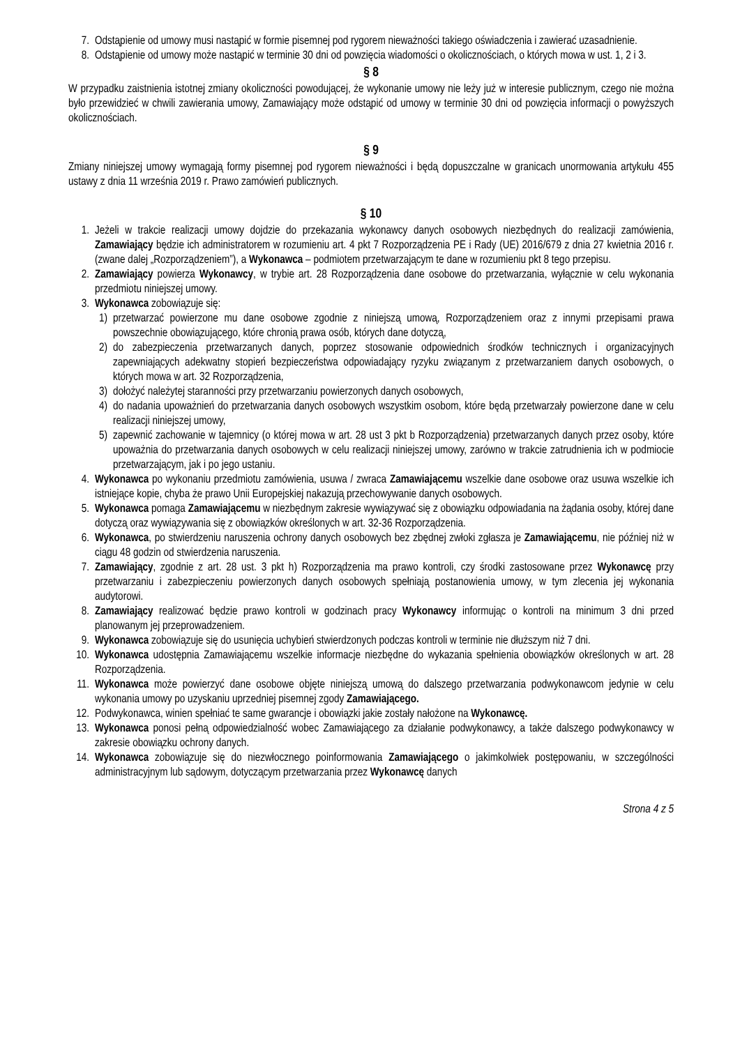7. Odstąpienie od umowy musi nastąpić w formie pisemnej pod rygorem nieważności takiego oświadczenia i zawierać uzasadnienie.
8. Odstąpienie od umowy może nastąpić w terminie 30 dni od powzięcia wiadomości o okolicznościach, o których mowa w ust. 1, 2 i 3.
§ 8
W przypadku zaistnienia istotnej zmiany okoliczności powodującej, że wykonanie umowy nie leży już w interesie publicznym, czego nie można było przewidzieć w chwili zawierania umowy, Zamawiający może odstąpić od umowy w terminie 30 dni od powzięcia informacji o powyższych okolicznościach.
§ 9
Zmiany niniejszej umowy wymagają formy pisemnej pod rygorem nieważności i będą dopuszczalne w granicach unormowania artykułu 455 ustawy z dnia 11 września 2019 r. Prawo zamówień publicznych.
§ 10
1. Jeżeli w trakcie realizacji umowy dojdzie do przekazania wykonawcy danych osobowych niezbędnych do realizacji zamówienia, Zamawiający będzie ich administratorem w rozumieniu art. 4 pkt 7 Rozporządzenia PE i Rady (UE) 2016/679 z dnia 27 kwietnia 2016 r. (zwane dalej „Rozporządzeniem”), a Wykonawca – podmiotem przetwarzającym te dane w rozumieniu pkt 8 tego przepisu.
2. Zamawiający powierza Wykonawcy, w trybie art. 28 Rozporządzenia dane osobowe do przetwarzania, wyłącznie w celu wykonania przedmiotu niniejszej umowy.
3. Wykonawca zobowiązuje się:
1) przetwarzać powierzone mu dane osobowe zgodnie z niniejszą umową, Rozporządzeniem oraz z innymi przepisami prawa powszechnie obowiązującego, które chronią prawa osób, których dane dotyczą,
2) do zabezpieczenia przetwarzanych danych, poprzez stosowanie odpowiednich środków technicznych i organizacyjnych zapewniających adekwatny stopień bezpieczeństwa odpowiadający ryzyku związanym z przetwarzaniem danych osobowych, o których mowa w art. 32 Rozporządzenia,
3) dołożyć należytej staranności przy przetwarzaniu powierzonych danych osobowych,
4) do nadania upoważnień do przetwarzania danych osobowych wszystkim osobom, które będą przetwarzały powierzone dane w celu realizacji niniejszej umowy,
5) zapewnić zachowanie w tajemnicy (o której mowa w art. 28 ust 3 pkt b Rozporządzenia) przetwarzanych danych przez osoby, które upoważnia do przetwarzania danych osobowych w celu realizacji niniejszej umowy, zarówno w trakcie zatrudnienia ich w podmiocie przetwarzającym, jak i po jego ustaniu.
4. Wykonawca po wykonaniu przedmiotu zamówienia, usuwa / zwraca Zamawiającemu wszelkie dane osobowe oraz usuwa wszelkie ich istniejące kopie, chyba że prawo Unii Europejskiej nakazują przechowywanie danych osobowych.
5. Wykonawca pomaga Zamawiającemu w niezbędnym zakresie wywiązywać się z obowiązku odpowiadania na żądania osoby, której dane dotyczą oraz wywiązywania się z obowiązków określonych w art. 32-36 Rozporządzenia.
6. Wykonawca, po stwierdzeniu naruszenia ochrony danych osobowych bez zbędnej zwłoki zgłasza je Zamawiającemu, nie później niż w ciągu 48 godzin od stwierdzenia naruszenia.
7. Zamawiający, zgodnie z art. 28 ust. 3 pkt h) Rozporządzenia ma prawo kontroli, czy środki zastosowane przez Wykonawcę przy przetwarzaniu i zabezpieczeniu powierzonych danych osobowych spełniają postanowienia umowy, w tym zlecenia jej wykonania audytorowi.
8. Zamawiający realizować będzie prawo kontroli w godzinach pracy Wykonawcy informując o kontroli na minimum 3 dni przed planowanym jej przeprowadzeniem.
9. Wykonawca zobowiązuje się do usunięcia uchybień stwierdzonych podczas kontroli w terminie nie dłuższym niż 7 dni.
10. Wykonawca udostępnia Zamawiającemu wszelkie informacje niezbędne do wykazania spełnienia obowiązków określonych w art. 28 Rozporządzenia.
11. Wykonawca może powierzyć dane osobowe objęte niniejszą umową do dalszego przetwarzania podwykonawcom jedynie w celu wykonania umowy po uzyskaniu uprzedniej pisemnej zgody Zamawiającego.
12. Podwykonawca, winien spełniać te same gwarancje i obowiązki jakie zostały nałożone na Wykonawcę.
13. Wykonawca ponosi pełną odpowiedzialność wobec Zamawiającego za działanie podwykonawcy, a także dalszego podwykonawcy w zakresie obowiązku ochrony danych.
14. Wykonawca zobowiązuje się do niezwłocznego poinformowania Zamawiającego o jakimkolwiek postępowaniu, w szczególności administracyjnym lub sądowym, dotyczącym przetwarzania przez Wykonawcę danych
Strona 4 z 5